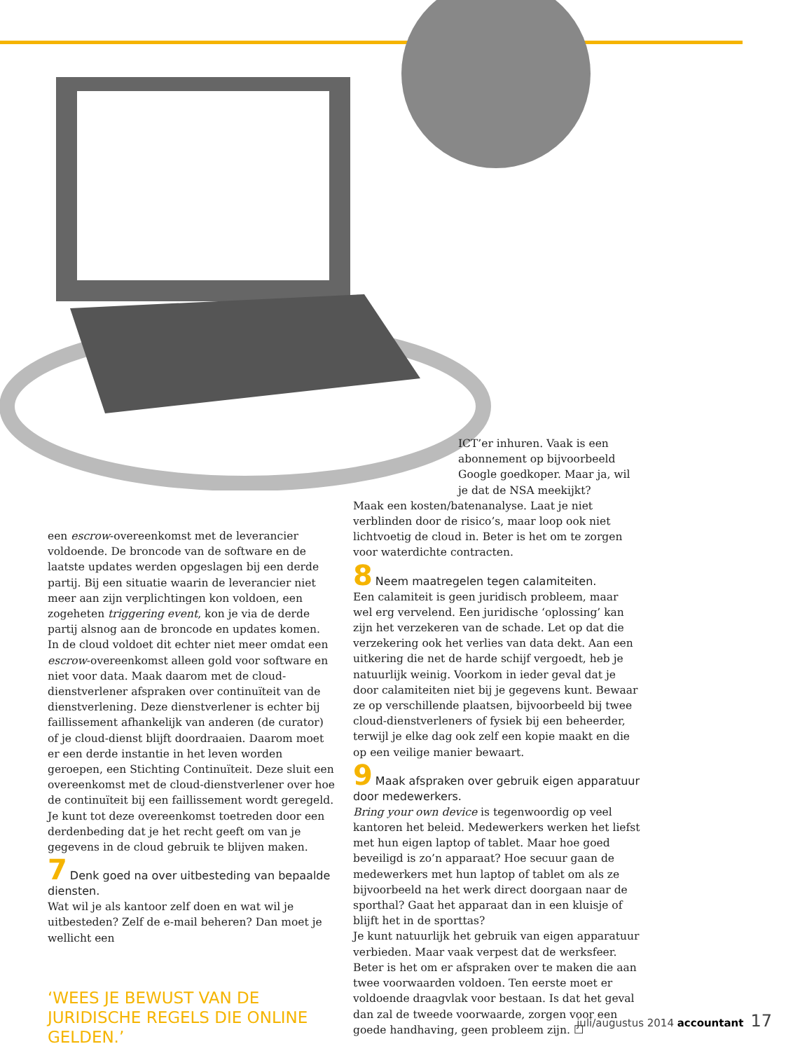een escrow-overeenkomst met de leverancier voldoende. De broncode van de software en de laatste updates werden opgeslagen bij een derde partij. Bij een situatie waarin de leverancier niet meer aan zijn verplichtingen kon voldoen, een zogeheten triggering event, kon je via de derde partij alsnog aan de broncode en updates komen.
In de cloud voldoet dit echter niet meer omdat een escrow-overeenkomst alleen gold voor software en niet voor data. Maak daarom met de cloud-dienstverlener afspraken over continuïteit van de dienstverlening. Deze dienstverlener is echter bij faillissement afhankelijk van anderen (de curator) of je cloud-dienst blijft doordraaien. Daarom moet er een derde instantie in het leven worden geroepen, een Stichting Continuïteit. Deze sluit een overeenkomst met de cloud-dienstverlener over hoe de continuïteit bij een faillissement wordt geregeld. Je kunt tot deze overeenkomst toetreden door een derdenbeding dat je het recht geeft om van je gegevens in de cloud gebruik te blijven maken.
7 Denk goed na over uitbesteding van bepaalde diensten.
Wat wil je als kantoor zelf doen en wat wil je uitbesteden? Zelf de e-mail beheren? Dan moet je wellicht een
‘WEES JE BEWUST VAN DE JURIDISCHE REGELS DIE ONLINE GELDEN.’
ICT’er inhuren. Vaak is een abonnement op bijvoorbeeld Google goedkoper. Maar ja, wil je dat de NSA meekijkt?
Maak een kosten/batenanalyse. Laat je niet verblinden door de risico’s, maar loop ook niet lichtvoetig de cloud in. Beter is het om te zorgen voor waterdichte contracten.
8 Neem maatregelen tegen calamiteiten.
Een calamiteit is geen juridisch probleem, maar wel erg vervelend. Een juridische ‘oplossing’ kan zijn het verzekeren van de schade. Let op dat die verzekering ook het verlies van data dekt. Aan een uitkering die net de harde schijf vergoedt, heb je natuurlijk weinig. Voorkom in ieder geval dat je door calamiteiten niet bij je gegevens kunt. Bewaar ze op verschillende plaatsen, bijvoorbeeld bij twee cloud-dienstverleners of fysiek bij een beheerder, terwijl je elke dag ook zelf een kopie maakt en die op een veilige manier bewaart.
9 Maak afspraken over gebruik eigen apparatuur door medewerkers.
Bring your own device is tegenwoordig op veel kantoren het beleid. Medewerkers werken het liefst met hun eigen laptop of tablet. Maar hoe goed beveiligd is zo’n apparaat? Hoe secuur gaan de medewerkers met hun laptop of tablet om als ze bijvoorbeeld na het werk direct doorgaan naar de sporthal? Gaat het apparaat dan in een kluisje of blijft het in de sporttas?
Je kunt natuurlijk het gebruik van eigen apparatuur verbieden. Maar vaak verpest dat de werksfeer. Beter is het om er afspraken over te maken die aan twee voorwaarden voldoen. Ten eerste moet er voldoende draagvlak voor bestaan. Is dat het geval dan zal de tweede voorwaarde, zorgen voor een goede handhaving, geen probleem zijn. ☐
juli/augustus 2014 accountant 17